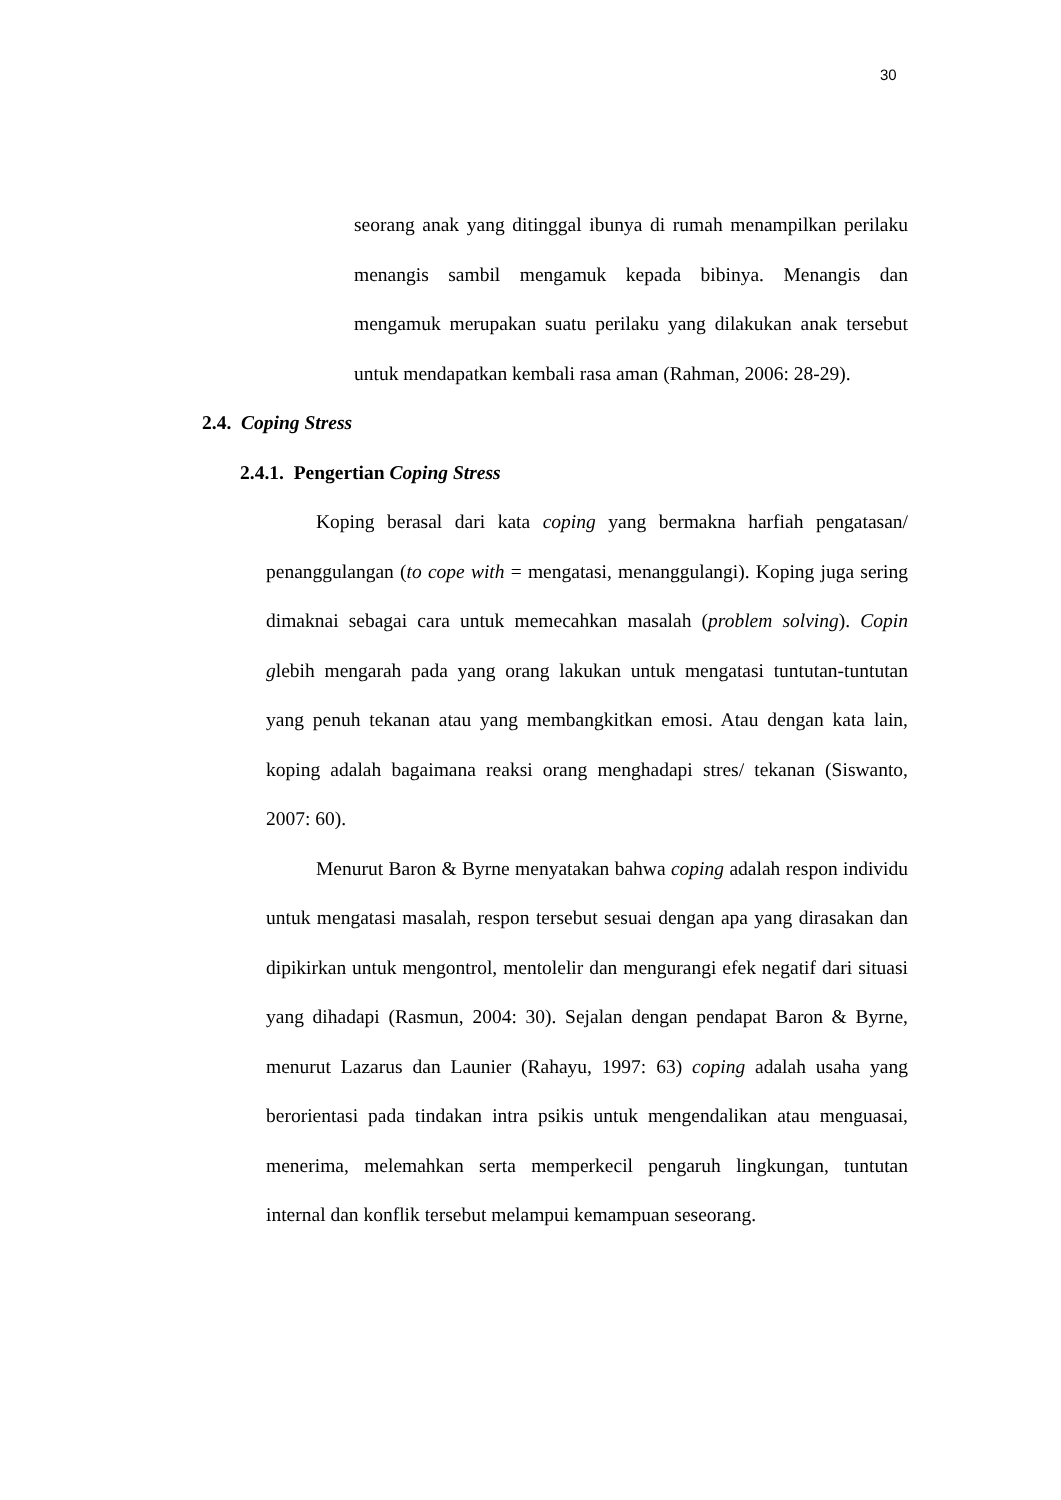30
seorang anak yang ditinggal ibunya di rumah menampilkan perilaku menangis sambil mengamuk kepada bibinya. Menangis dan mengamuk merupakan suatu perilaku yang dilakukan anak tersebut untuk mendapatkan kembali rasa aman (Rahman, 2006: 28-29).
2.4. Coping Stress
2.4.1. Pengertian Coping Stress
Koping berasal dari kata coping yang bermakna harfiah pengatasan/ penanggulangan (to cope with = mengatasi, menanggulangi). Koping juga sering dimaknai sebagai cara untuk memecahkan masalah (problem solving). Copin glebih mengarah pada yang orang lakukan untuk mengatasi tuntutan-tuntutan yang penuh tekanan atau yang membangkitkan emosi. Atau dengan kata lain, koping adalah bagaimana reaksi orang menghadapi stres/ tekanan (Siswanto, 2007: 60).
Menurut Baron & Byrne menyatakan bahwa coping adalah respon individu untuk mengatasi masalah, respon tersebut sesuai dengan apa yang dirasakan dan dipikirkan untuk mengontrol, mentolelir dan mengurangi efek negatif dari situasi yang dihadapi (Rasmun, 2004: 30). Sejalan dengan pendapat Baron & Byrne, menurut Lazarus dan Launier (Rahayu, 1997: 63) coping adalah usaha yang berorientasi pada tindakan intra psikis untuk mengendalikan atau menguasai, menerima, melemahkan serta memperkecil pengaruh lingkungan, tuntutan internal dan konflik tersebut melampui kemampuan seseorang.